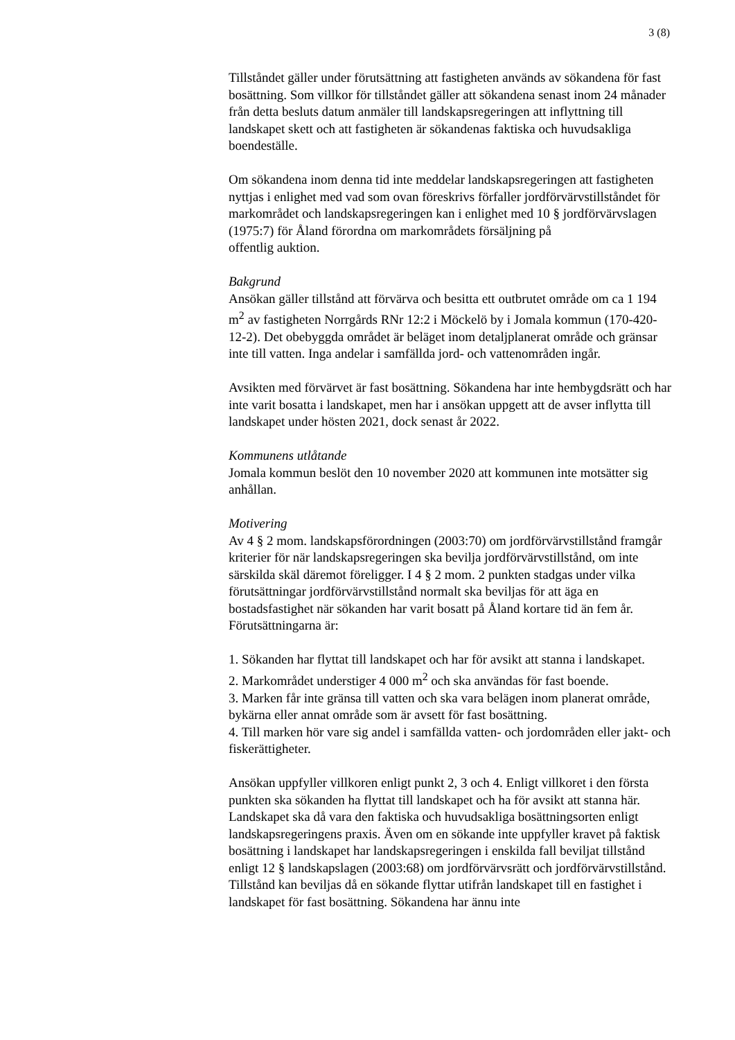3 (8)
Tillståndet gäller under förutsättning att fastigheten används av sökandena för fast bosättning. Som villkor för tillståndet gäller att sökandena senast inom 24 månader från detta besluts datum anmäler till landskapsregeringen att inflyttning till landskapet skett och att fastigheten är sökandenas faktiska och huvudsakliga boendeställe.
Om sökandena inom denna tid inte meddelar landskapsregeringen att fastigheten nyttjas i enlighet med vad som ovan föreskrivs förfaller jordförvärvstillståndet för markområdet och landskapsregeringen kan i enlighet med 10 § jordförvärvslagen (1975:7) för Åland förordna om markområdets försäljning på
offentlig auktion.
Bakgrund
Ansökan gäller tillstånd att förvärva och besitta ett outbrutet område om ca 1 194 m<sup>2</sup> av fastigheten Norrgårds RNr 12:2 i Möckelö by i Jomala kommun (170-420-12-2). Det obebyggda området är beläget inom detaljplanerat område och gränsar inte till vatten. Inga andelar i samfällda jord- och vattenområden ingår.
Avsikten med förvärvet är fast bosättning. Sökandena har inte hembygdsrätt och har inte varit bosatta i landskapet, men har i ansökan uppgett att de avser inflytta till landskapet under hösten 2021, dock senast år 2022.
Kommunens utlåtande
Jomala kommun beslöt den 10 november 2020 att kommunen inte motsätter sig anhållan.
Motivering
Av 4 § 2 mom. landskapsförordningen (2003:70) om jordförvärvstillstånd framgår kriterier för när landskapsregeringen ska bevilja jordförvärvstillstånd, om inte särskilda skäl däremot föreligger. I 4 § 2 mom. 2 punkten stadgas under vilka förutsättningar jordförvärvstillstånd normalt ska beviljas för att äga en bostadsfastighet när sökanden har varit bosatt på Åland kortare tid än fem år. Förutsättningarna är:
1. Sökanden har flyttat till landskapet och har för avsikt att stanna i landskapet.
2. Markområdet understiger 4 000 m<sup>2</sup> och ska användas för fast boende.
3. Marken får inte gränsa till vatten och ska vara belägen inom planerat område, bykärna eller annat område som är avsett för fast bosättning.
4. Till marken hör vare sig andel i samfällda vatten- och jordområden eller jakt- och fiskerättigheter.
Ansökan uppfyller villkoren enligt punkt 2, 3 och 4. Enligt villkoret i den första punkten ska sökanden ha flyttat till landskapet och ha för avsikt att stanna här. Landskapet ska då vara den faktiska och huvudsakliga bosättningsorten enligt landskapsregeringens praxis. Även om en sökande inte uppfyller kravet på faktisk bosättning i landskapet har landskapsregeringen i enskilda fall beviljat tillstånd enligt 12 § landskapslagen (2003:68) om jordförvärvsrätt och jordförvärvstillstånd. Tillstånd kan beviljas då en sökande flyttar utifrån landskapet till en fastighet i landskapet för fast bosättning. Sökandena har ännu inte